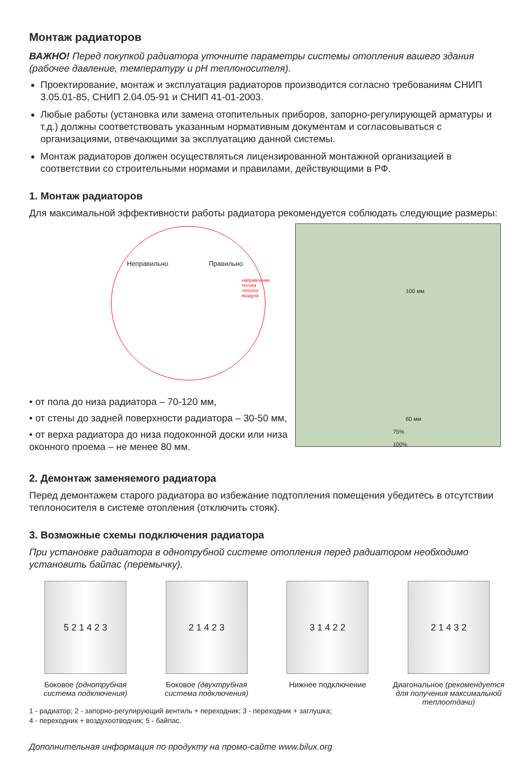Монтаж радиаторов
ВАЖНО! Перед покупкой радиатора уточните параметры системы отопления вашего здания (рабочее давление, температуру и pH теплоносителя).
Проектирование, монтаж и эксплуатация радиаторов производится согласно требованиям СНИП 3.05.01-85, СНИП 2.04.05-91 и СНИП 41-01-2003.
Любые работы (установка или замена отопительных приборов, запорно-регулирующей арматуры и т.д.) должны соответствовать указанным нормативным документам и согласовываться с организациями, отвечающими за эксплуатацию данной системы.
Монтаж радиаторов должен осуществляться лицензированной монтажной организацией в соответствии со строительными нормами и правилами, действующими в РФ.
1. Монтаж радиаторов
Для максимальной эффективности работы радиатора рекомендуется соблюдать следующие размеры:
Неправильно Правильно
направление потока теплого воздуха
• от пола до низа радиатора – 70-120 мм,
• от стены до задней поверхности радиатора – 30-50 мм,
• от верха радиатора до низа подоконной доски или низа оконного проема – не менее 80 мм.
100 мм
60 мм
75%
100%
2. Демонтаж заменяемого радиатора
Перед демонтажем старого радиатора во избежание подтопления помещения убедитесь в отсутствии теплоносителя в системе отопления (отключить стояк).
3. Возможные схемы подключения радиатора
При установке радиатора в однотрубной системе отопления перед радиатором необходимо установить байпас (перемычку).
5 2 1 4 2 3
Боковое (однотрубная система подключения)
2 1 4 2 3
Боковое (двухтрубная система подключения)
3 1 4 2 2
Нижнее подключение
2 1 4 3 2
Диагональное (рекомендуется для получения максимальной теплоотдачи)
1 - радиатор; 2 - запорно-регулирующий вентиль + переходник; 3 - переходник + заглушка;
4 - переходник + воздухоотводчик; 5 - байпас.
Дополнительная информация по продукту на промо-сайте www.bilux.org